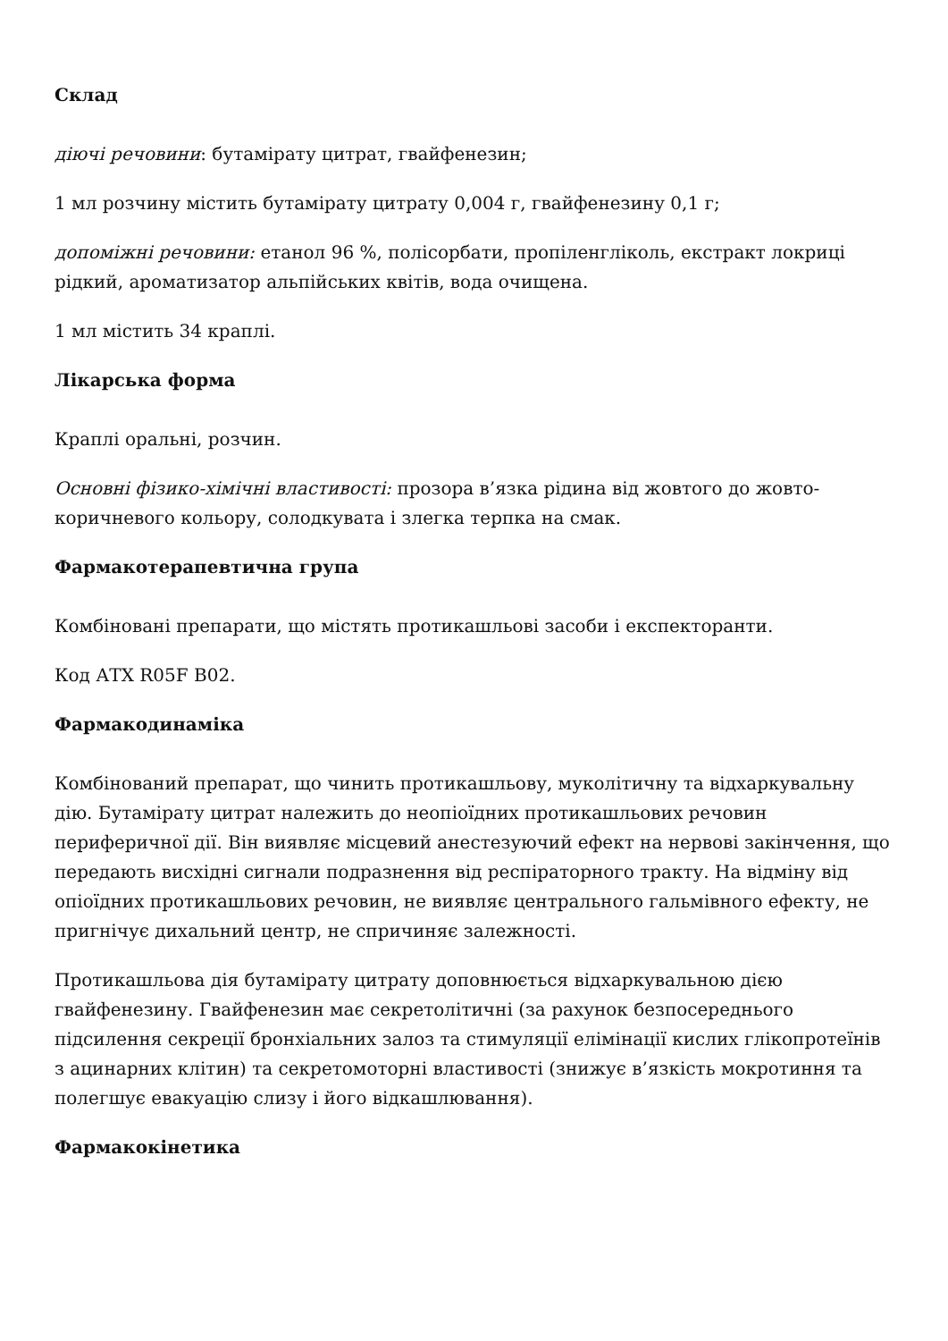Склад
діючі речовини: бутамірату цитрат, гвайфенезин;
1 мл розчину містить бутамірату цитрату 0,004 г, гвайфенезину 0,1 г;
допоміжні речовини: етанол 96 %, полісорбати, пропіленгліколь, екстракт локриці рідкий, ароматизатор альпійських квітів, вода очищена.
1 мл містить 34 краплі.
Лікарська форма
Краплі оральні, розчин.
Основні фізико-хімічні властивості: прозора в’язка рідина від жовтого до жовто-коричневого кольору, солодкувата і злегка терпка на смак.
Фармакотерапевтична група
Комбіновані препарати, що містять протикашльові засоби і експекторанти.
Код АТХ R05F B02.
Фармакодинаміка
Комбінований препарат, що чинить протикашльову, муколітичну та відхаркувальну дію. Бутамірату цитрат належить до неопіоїдних протикашльових речовин периферичної дії. Він виявляє місцевий анестезуючий ефект на нервові закінчення, що передають висхідні сигнали подразнення від респіраторного тракту. На відміну від опіоїдних протикашльових речовин, не виявляє центрального гальмівного ефекту, не пригнічує дихальний центр, не спричиняє залежності.
Протикашльова дія бутамірату цитрату доповнюється відхаркувальною дією гвайфенезину. Гвайфенезин має секретолітичні (за рахунок безпосереднього підсилення секреції бронхіальних залоз та стимуляції елімінації кислих глікопротеїнів з ацинарних клітин) та секретомоторні властивості (знижує в’язкість мокротиння та полегшує евакуацію слизу і його відкашлювання).
Фармакокінетика